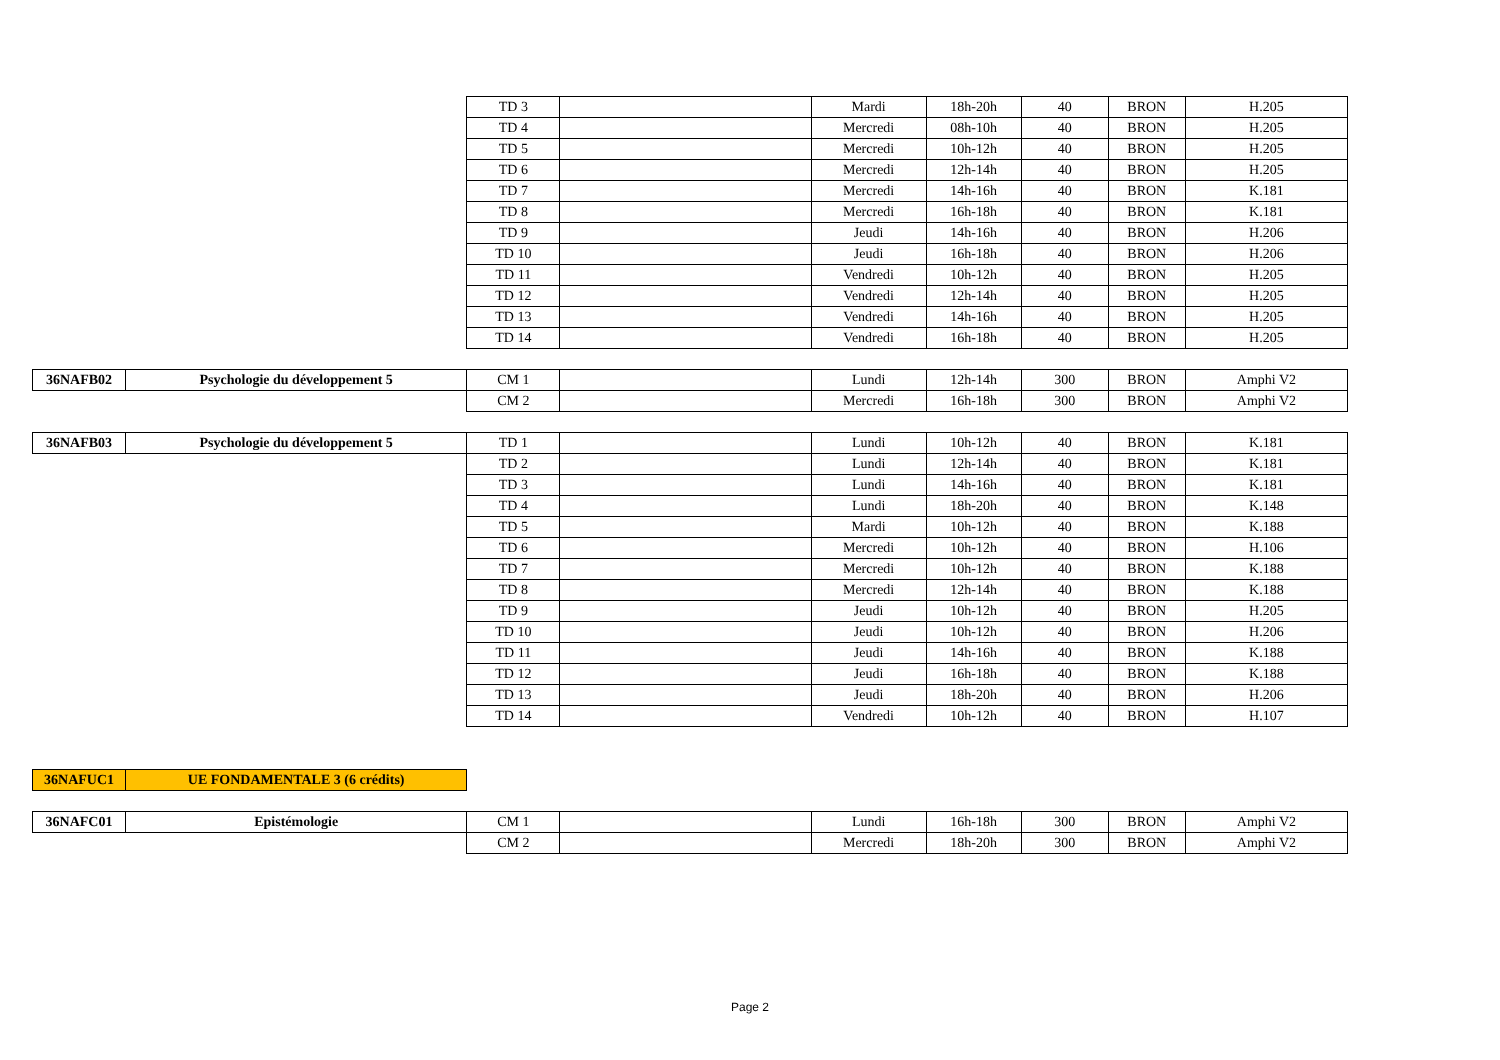| | | TD 3 | | Mardi | 18h-20h | 40 | BRON | H.205 |
| | | TD 4 | | Mercredi | 08h-10h | 40 | BRON | H.205 |
| | | TD 5 | | Mercredi | 10h-12h | 40 | BRON | H.205 |
| | | TD 6 | | Mercredi | 12h-14h | 40 | BRON | H.205 |
| | | TD 7 | | Mercredi | 14h-16h | 40 | BRON | K.181 |
| | | TD 8 | | Mercredi | 16h-18h | 40 | BRON | K.181 |
| | | TD 9 | | Jeudi | 14h-16h | 40 | BRON | H.206 |
| | | TD 10 | | Jeudi | 16h-18h | 40 | BRON | H.206 |
| | | TD 11 | | Vendredi | 10h-12h | 40 | BRON | H.205 |
| | | TD 12 | | Vendredi | 12h-14h | 40 | BRON | H.205 |
| | | TD 13 | | Vendredi | 14h-16h | 40 | BRON | H.205 |
| | | TD 14 | | Vendredi | 16h-18h | 40 | BRON | H.205 |
| 36NAFB02 | Psychologie du développement 5 | CM 1 | | Lundi | 12h-14h | 300 | BRON | Amphi V2 |
| | | CM 2 | | Mercredi | 16h-18h | 300 | BRON | Amphi V2 |
| 36NAFB03 | Psychologie du développement 5 | TD 1 | | Lundi | 10h-12h | 40 | BRON | K.181 |
| | | TD 2 | | Lundi | 12h-14h | 40 | BRON | K.181 |
| | | TD 3 | | Lundi | 14h-16h | 40 | BRON | K.181 |
| | | TD 4 | | Lundi | 18h-20h | 40 | BRON | K.148 |
| | | TD 5 | | Mardi | 10h-12h | 40 | BRON | K.188 |
| | | TD 6 | | Mercredi | 10h-12h | 40 | BRON | H.106 |
| | | TD 7 | | Mercredi | 10h-12h | 40 | BRON | K.188 |
| | | TD 8 | | Mercredi | 12h-14h | 40 | BRON | K.188 |
| | | TD 9 | | Jeudi | 10h-12h | 40 | BRON | H.205 |
| | | TD 10 | | Jeudi | 10h-12h | 40 | BRON | H.206 |
| | | TD 11 | | Jeudi | 14h-16h | 40 | BRON | K.188 |
| | | TD 12 | | Jeudi | 16h-18h | 40 | BRON | K.188 |
| | | TD 13 | | Jeudi | 18h-20h | 40 | BRON | H.206 |
| | | TD 14 | | Vendredi | 10h-12h | 40 | BRON | H.107 |
| 36NAFUC1 | UE FONDAMENTALE 3 (6 crédits) | | | | | | | |
| 36NAFC01 | Epistémologie | CM 1 | | Lundi | 16h-18h | 300 | BRON | Amphi V2 |
| | | CM 2 | | Mercredi | 18h-20h | 300 | BRON | Amphi V2 |
Page 2